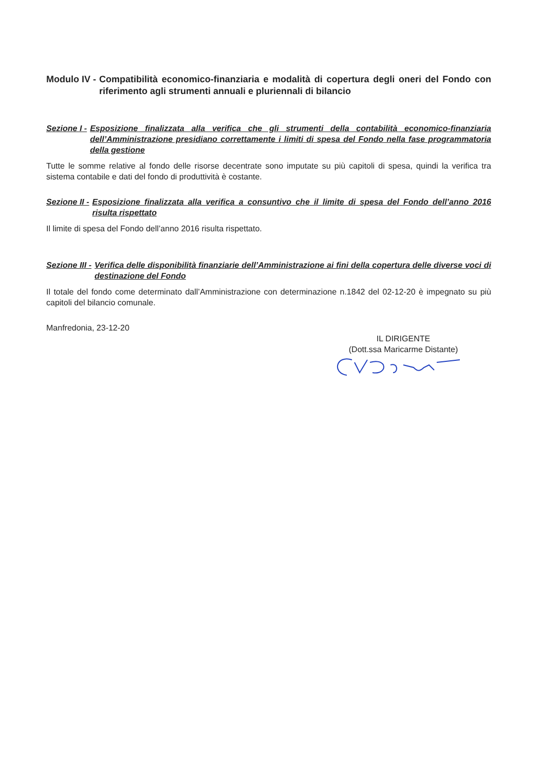Modulo IV - Compatibilità economico-finanziaria e modalità di copertura degli oneri del Fondo con riferimento agli strumenti annuali e pluriennali di bilancio
Sezione I - Esposizione finalizzata alla verifica che gli strumenti della contabilità economico-finanziaria dell’Amministrazione presidiano correttamente i limiti di spesa del Fondo nella fase programmatoria della gestione
Tutte le somme relative al fondo delle risorse decentrate sono imputate su più capitoli di spesa, quindi la verifica tra sistema contabile e dati del fondo di produttività è costante.
Sezione II - Esposizione finalizzata alla verifica a consuntivo che il limite di spesa del Fondo dell’anno 2016 risulta rispettato
Il limite di spesa del Fondo dell’anno 2016 risulta rispettato.
Sezione III - Verifica delle disponibilità finanziarie dell’Amministrazione ai fini della copertura delle diverse voci di destinazione del Fondo
Il totale del fondo come determinato dall’Amministrazione con determinazione n.1842 del 02-12-20 è impegnato su più capitoli del bilancio comunale.
Manfredonia, 23-12-20
IL DIRIGENTE
(Dott.ssa Maricarme Distante)